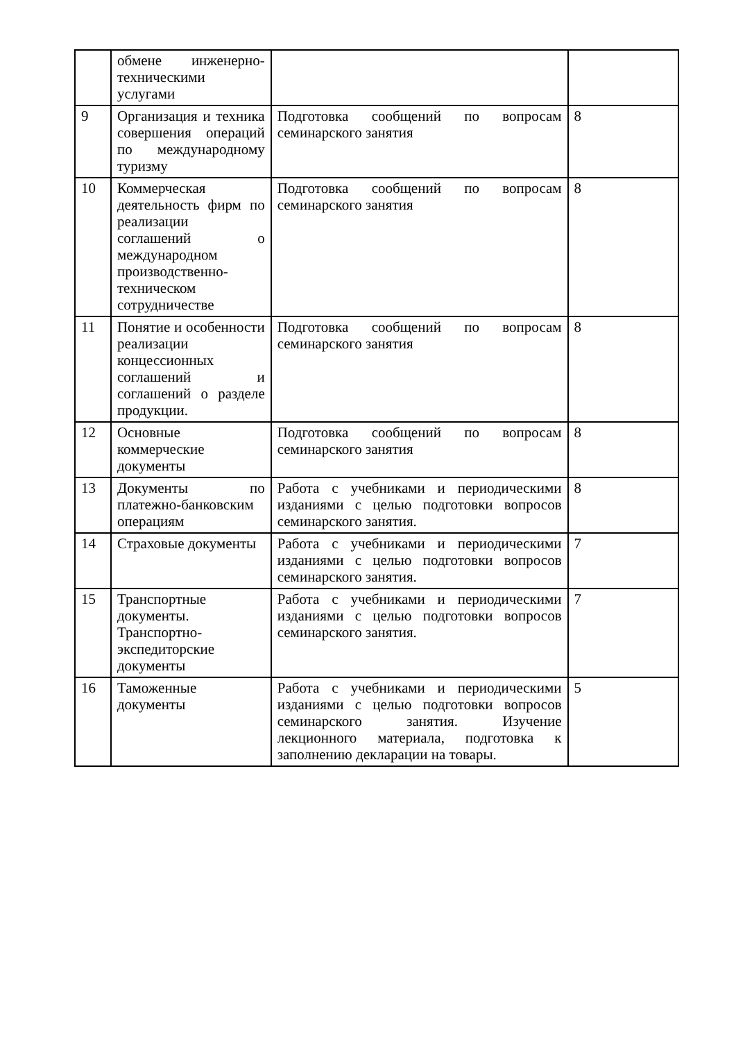| | обмене инженерно-техническими услугами | | |
| 9 | Организация и техника совершения операций по международному туризму | Подготовка сообщений по вопросам семинарского занятия | 8 |
| 10 | Коммерческая деятельность фирм по реализации соглашений о международном производственно-техническом сотрудничестве | Подготовка сообщений по вопросам семинарского занятия | 8 |
| 11 | Понятие и особенности реализации концессионных соглашений и соглашений о разделе продукции. | Подготовка сообщений по вопросам семинарского занятия | 8 |
| 12 | Основные коммерческие документы | Подготовка сообщений по вопросам семинарского занятия | 8 |
| 13 | Документы по платежно-банковским операциям | Работа с учебниками и периодическими изданиями с целью подготовки вопросов семинарского занятия. | 8 |
| 14 | Страховые документы | Работа с учебниками и периодическими изданиями с целью подготовки вопросов семинарского занятия. | 7 |
| 15 | Транспортные документы. Транспортно-экспедиторские документы | Работа с учебниками и периодическими изданиями с целью подготовки вопросов семинарского занятия. | 7 |
| 16 | Таможенные документы | Работа с учебниками и периодическими изданиями с целью подготовки вопросов семинарского занятия. Изучение лекционного материала, подготовка к заполнению декларации на товары. | 5 |